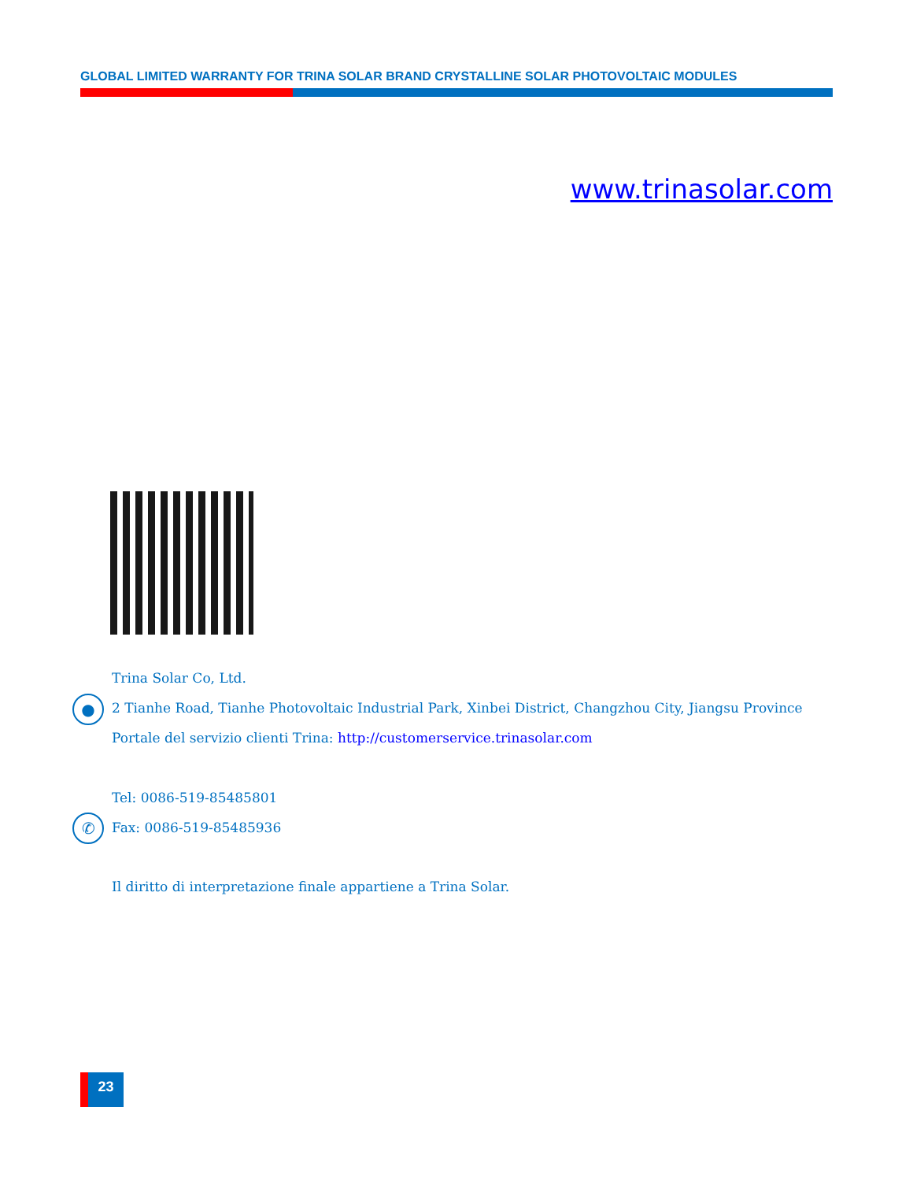GLOBAL LIMITED WARRANTY FOR TRINA SOLAR BRAND CRYSTALLINE SOLAR PHOTOVOLTAIC MODULES
www.trinasolar.com
●
✆
Trina Solar Co, Ltd.
2 Tianhe Road, Tianhe Photovoltaic Industrial Park, Xinbei District, Changzhou City, Jiangsu Province
Portale del servizio clienti Trina: http://customerservice.trinasolar.com
Tel: 0086-519-85485801
Fax: 0086-519-85485936
Il diritto di interpretazione finale appartiene a Trina Solar.
23